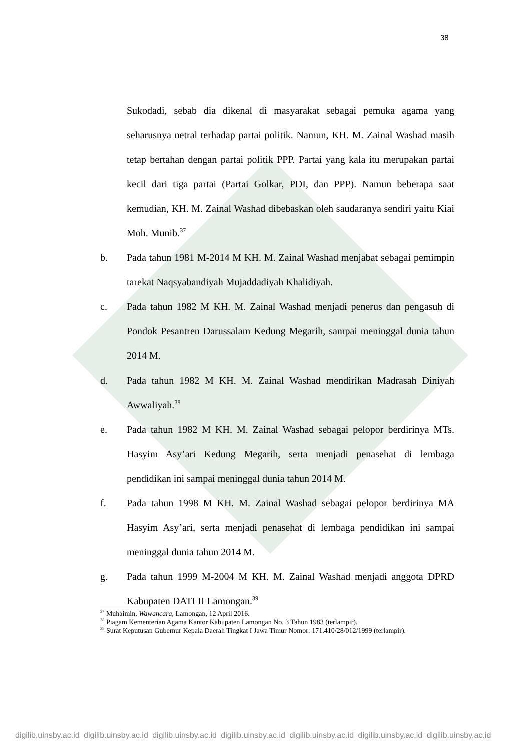38
Sukodadi, sebab dia dikenal di masyarakat sebagai pemuka agama yang seharusnya netral terhadap partai politik. Namun, KH. M. Zainal Washad masih tetap bertahan dengan partai politik PPP. Partai yang kala itu merupakan partai kecil dari tiga partai (Partai Golkar, PDI, dan PPP). Namun beberapa saat kemudian, KH. M. Zainal Washad dibebaskan oleh saudaranya sendiri yaitu Kiai Moh. Munib.<sup>37</sup>
b. Pada tahun 1981 M-2014 M KH. M. Zainal Washad menjabat sebagai pemimpin tarekat Naqsyabandiyah Mujaddadiyah Khalidiyah.
c. Pada tahun 1982 M KH. M. Zainal Washad menjadi penerus dan pengasuh di Pondok Pesantren Darussalam Kedung Megarih, sampai meninggal dunia tahun 2014 M.
d. Pada tahun 1982 M KH. M. Zainal Washad mendirikan Madrasah Diniyah Awwaliyah.<sup>38</sup>
e. Pada tahun 1982 M KH. M. Zainal Washad sebagai pelopor berdirinya MTs. Hasyim Asy’ari Kedung Megarih, serta menjadi penasehat di lembaga pendidikan ini sampai meninggal dunia tahun 2014 M.
f. Pada tahun 1998 M KH. M. Zainal Washad sebagai pelopor berdirinya MA Hasyim Asy’ari, serta menjadi penasehat di lembaga pendidikan ini sampai meninggal dunia tahun 2014 M.
g. Pada tahun 1999 M-2004 M KH. M. Zainal Washad menjadi anggota DPRD Kabupaten DATI II Lamongan.<sup>39</sup>
<sup>37</sup> Muhaimin, Wawancara, Lamongan, 12 April 2016.
<sup>38</sup> Piagam Kementerian Agama Kantor Kabupaten Lamongan No. 3 Tahun 1983 (terlampir).
<sup>39</sup> Surat Keputusan Gubernur Kepala Daerah Tingkat I Jawa Timur Nomor: 171.410/28/012/1999 (terlampir).
digilib.uinsby.ac.id digilib.uinsby.ac.id digilib.uinsby.ac.id digilib.uinsby.ac.id digilib.uinsby.ac.id digilib.uinsby.ac.id digilib.uinsby.ac.id